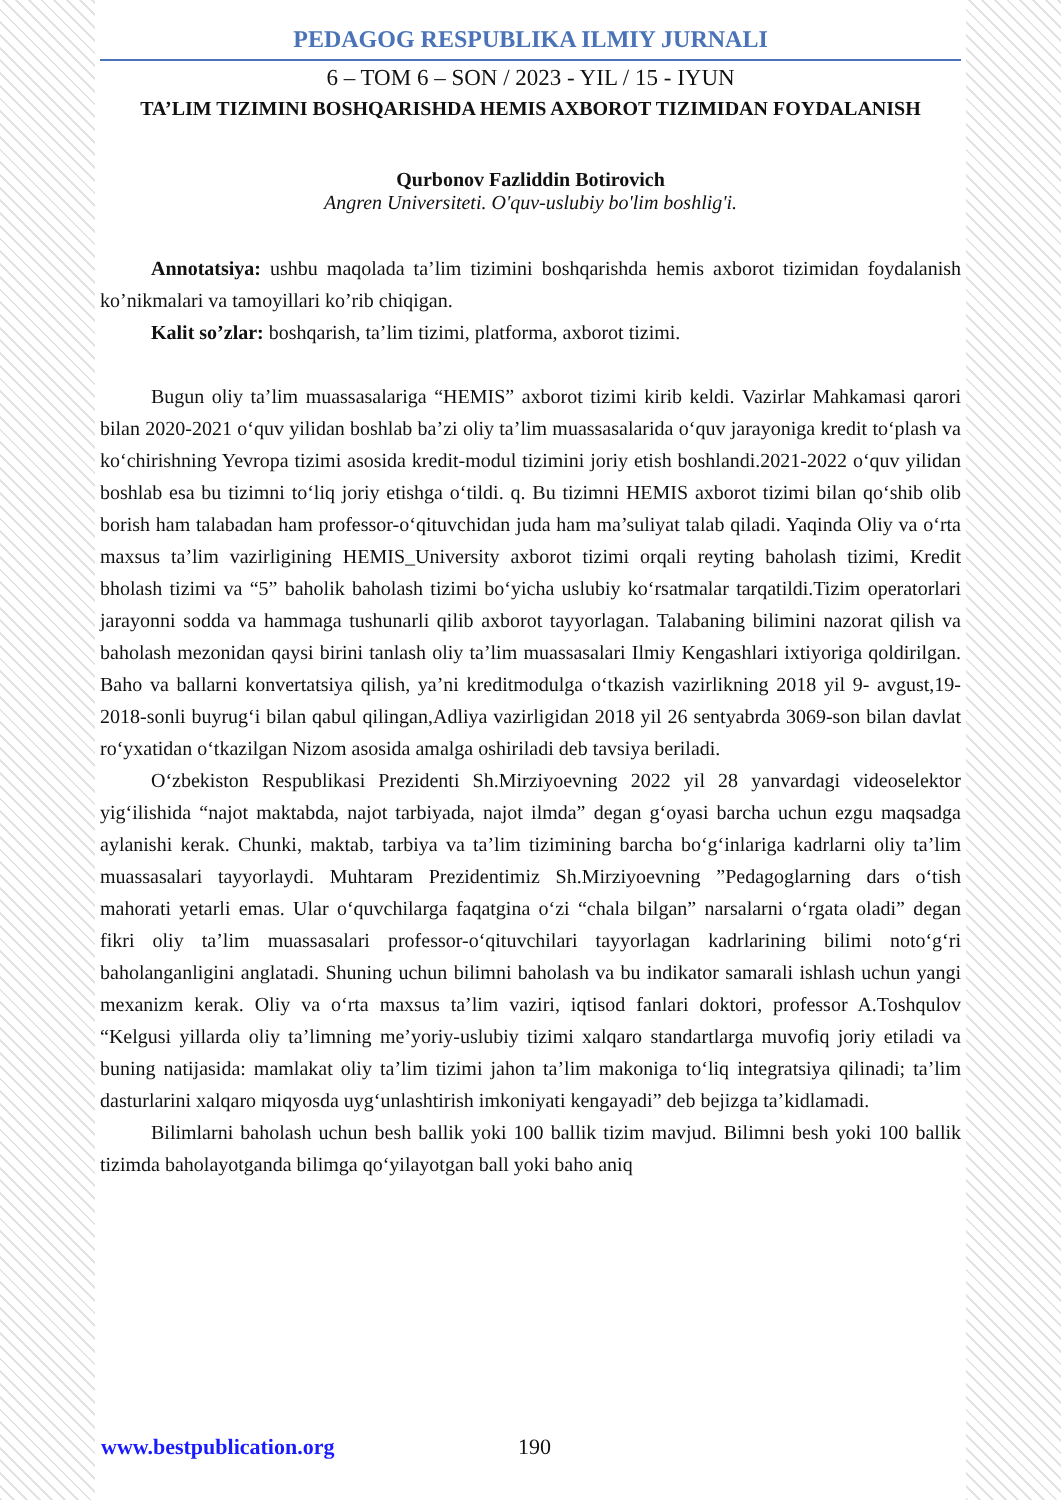PEDAGOG RESPUBLIKA ILMIY JURNALI
6 – TOM 6 – SON / 2023 - YIL / 15 - IYUN
TA’LIM TIZIMINI BOSHQARISHDA HEMIS AXBOROT TIZIMIDAN FOYDALANISH
Qurbonov Fazliddin Botirovich
Angren Universiteti. O'quv-uslubiy bo'lim boshlig'i.
Annotatsiya: ushbu maqolada ta’lim tizimini boshqarishda hemis axborot tizimidan foydalanish ko’nikmalari va tamoyillari ko’rib chiqigan.
Kalit so’zlar: boshqarish, ta’lim tizimi, platforma, axborot tizimi.
Bugun oliy ta’lim muassasalariga “HEMIS” axborot tizimi kirib keldi. Vazirlar Mahkamasi qarori bilan 2020-2021 o‘quv yilidan boshlab ba’zi oliy ta’lim muassasalarida o‘quv jarayoniga kredit to‘plash va ko‘chirishning Yevropa tizimi asosida kredit-modul tizimini joriy etish boshlandi.2021-2022 o‘quv yilidan boshlab esa bu tizimni to‘liq joriy etishga o‘tildi. q. Bu tizimni HEMIS axborot tizimi bilan qo‘shib olib borish ham talabadan ham professor-o‘qituvchidan juda ham ma’suliyat talab qiladi. Yaqinda Oliy va o‘rta maxsus ta’lim vazirligining HEMIS_University axborot tizimi orqali reyting baholash tizimi, Kredit bholash tizimi va “5” baholik baholash tizimi bo‘yicha uslubiy ko‘rsatmalar tarqatildi.Tizim operatorlari jarayonni sodda va hammaga tushunarli qilib axborot tayyorlagan. Talabaning bilimini nazorat qilish va baholash mezonidan qaysi birini tanlash oliy ta’lim muassasalari Ilmiy Kengashlari ixtiyoriga qoldirilgan. Baho va ballarni konvertatsiya qilish, ya’ni kreditmodulga o‘tkazish vazirlikning 2018 yil 9- avgust,19-2018-sonli buyrug‘i bilan qabul qilingan,Adliya vazirligidan 2018 yil 26 sentyabrda 3069-son bilan davlat ro‘yxatidan o‘tkazilgan Nizom asosida amalga oshiriladi deb tavsiya beriladi.
O‘zbekiston Respublikasi Prezidenti Sh.Mirziyoevning 2022 yil 28 yanvardagi videoselektor yig‘ilishida “najot maktabda, najot tarbiyada, najot ilmda” degan g‘oyasi barcha uchun ezgu maqsadga aylanishi kerak. Chunki, maktab, tarbiya va ta’lim tizimining barcha bo‘g‘inlariga kadrlarni oliy ta’lim muassasalari tayyorlaydi. Muhtaram Prezidentimiz Sh.Mirziyoevning ”Pedagoglarning dars o‘tish mahorati yetarli emas. Ular o‘quvchilarga faqatgina o‘zi “chala bilgan” narsalarni o‘rgata oladi” degan fikri oliy ta’lim muassasalari professor-o‘qituvchilari tayyorlagan kadrlarining bilimi noto‘g‘ri baholanganligini anglatadi. Shuning uchun bilimni baholash va bu indikator samarali ishlash uchun yangi mexanizm kerak. Oliy va o‘rta maxsus ta’lim vaziri, iqtisod fanlari doktori, professor A.Toshqulov “Kelgusi yillarda oliy ta’limning me’yoriy-uslubiy tizimi xalqaro standartlarga muvofiq joriy etiladi va buning natijasida: mamlakat oliy ta’lim tizimi jahon ta’lim makoniga to‘liq integratsiya qilinadi; ta’lim dasturlarini xalqaro miqyosda uyg‘unlashtirish imkoniyati kengayadi” deb bejizga ta’kidlamadi.
Bilimlarni baholash uchun besh ballik yoki 100 ballik tizim mavjud. Bilimni besh yoki 100 ballik tizimda baholayotganda bilimga qo‘yilayotgan ball yoki baho aniq
www.bestpublication.org 190